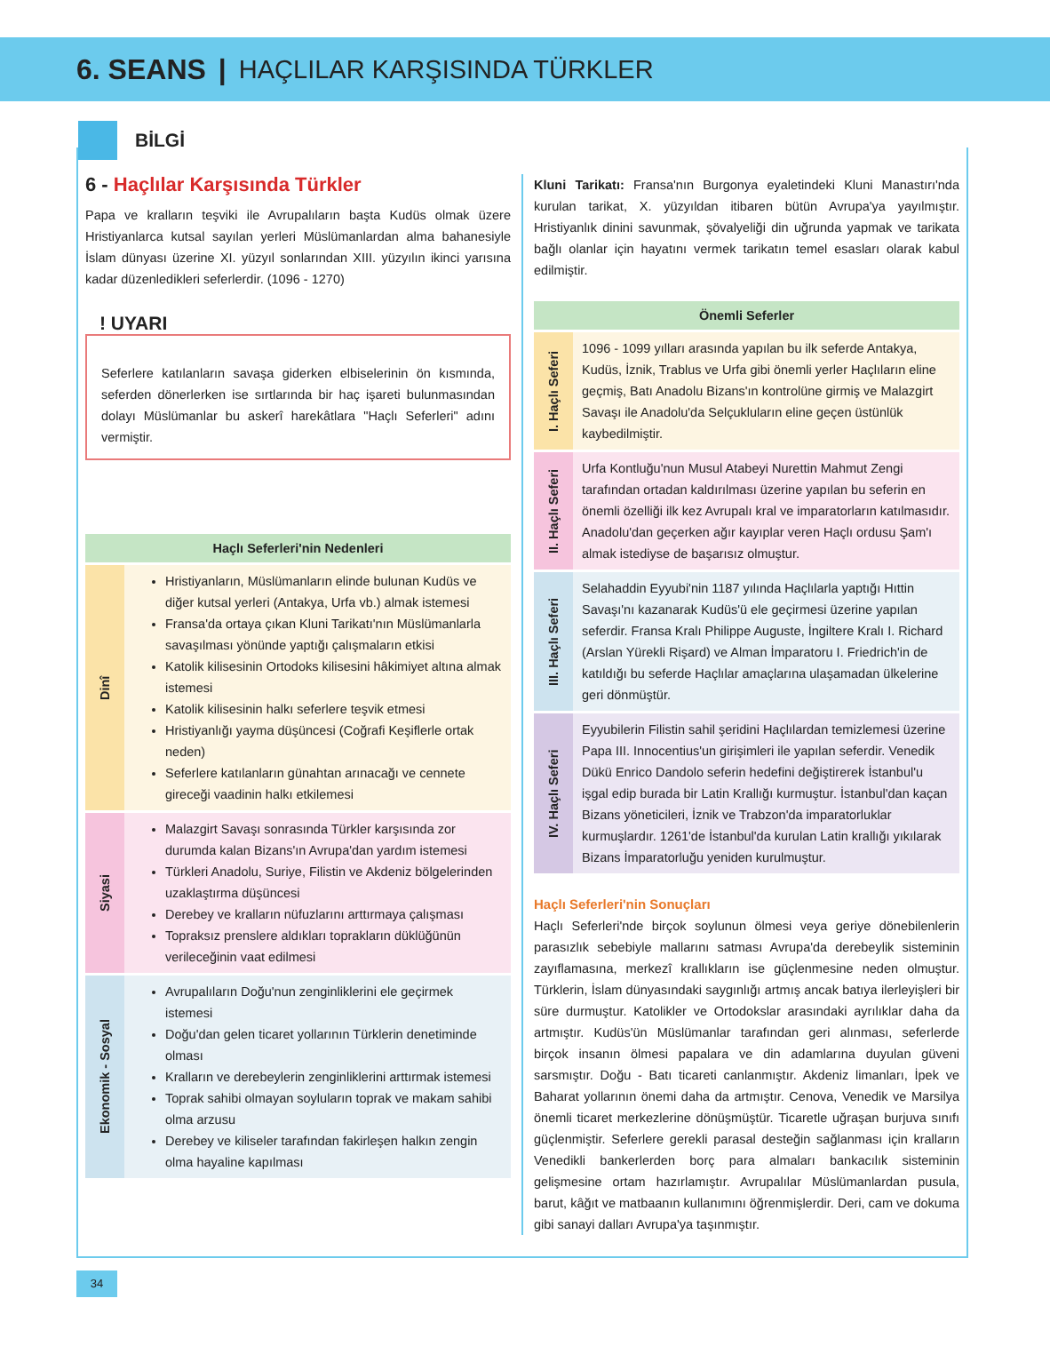6. SEANS | HAÇLILAR KARŞISINDA TÜRKLER
BİLGİ
6 - Haçlılar Karşısında Türkler
Papa ve kralların teşviki ile Avrupalıların başta Kudüs olmak üzere Hristiyanlarca kutsal sayılan yerleri Müslümanlardan alma bahanesiyle İslam dünyası üzerine XI. yüzyıl sonlarından XIII. yüzyılın ikinci yarısına kadar düzenledikleri seferlerdir. (1096 - 1270)
! UYARI
Seferlere katılanların savaşa giderken elbiselerinin ön kısmında, seferden dönerlerken ise sırtlarında bir haç işareti bulunmasından dolayı Müslümanlar bu askerî harekâtlara "Haçlı Seferleri" adını vermiştir.
| Haçlı Seferleri'nin Nedenleri | |
| --- | --- |
| Dinî | Hristiyanların, Müslümanların elinde bulunan Kudüs ve diğer kutsal yerleri (Antakya, Urfa vb.) almak istemesi Fransa'da ortaya çıkan Kluni Tarikatı'nın Müslümanlarla savaşılması yönünde yaptığı çalışmaların etkisi Katolik kilisesinin Ortodoks kilisesini hâkimiyet altına almak istemesi Katolik kilisesinin halkı seferlere teşvik etmesi Hristiyanlığı yayma düşüncesi (Coğrafi Keşiflerle ortak neden) Seferlere katılanların günahtan arınacağı ve cennete gireceği vaadinin halkı etkilemesi |
| Siyasi | Malazgirt Savaşı sonrasında Türkler karşısında zor durumda kalan Bizans'ın Avrupa'dan yardım istemesi Türkleri Anadolu, Suriye, Filistin ve Akdeniz bölgelerinden uzaklaştırma düşüncesi Derebey ve kralların nüfuzlarını arttırmaya çalışması Topraksız prenslere aldıkları toprakların düklüğünün verileceğinin vaat edilmesi |
| Ekonomik - Sosyal | Avrupalıların Doğu'nun zenginliklerini ele geçirmek istemesi Doğu'dan gelen ticaret yollarının Türklerin denetiminde olması Kralların ve derebeylerin zenginliklerini arttırmak istemesi Toprak sahibi olmayan soyluların toprak ve makam sahibi olma arzusu Derebey ve kiliseler tarafından fakirleşen halkın zengin olma hayaline kapılması |
Kluni Tarikatı: Fransa'nın Burgonya eyaletindeki Kluni Manastırı'nda kurulan tarikat, X. yüzyıldan itibaren bütün Avrupa'ya yayılmıştır. Hristiyanlık dinini savunmak, şövalyeliği din uğrunda yapmak ve tarikata bağlı olanlar için hayatını vermek tarikatın temel esasları olarak kabul edilmiştir.
| Önemli Seferler | |
| --- | --- |
| I. Haçlı Seferi | 1096 - 1099 yılları arasında yapılan bu ilk seferde Antakya, Kudüs, İznik, Trablus ve Urfa gibi önemli yerler Haçlıların eline geçmiş, Batı Anadolu Bizans'ın kontrolüne girmiş ve Malazgirt Savaşı ile Anadolu'da Selçukluların eline geçen üstünlük kaybedilmiştir. |
| II. Haçlı Seferi | Urfa Kontluğu'nun Musul Atabeyi Nurettin Mahmut Zengi tarafından ortadan kaldırılması üzerine yapılan bu seferin en önemli özelliği ilk kez Avrupalı kral ve imparatorların katılmasıdır. Anadolu'dan geçerken ağır kayıplar veren Haçlı ordusu Şam'ı almak istediyse de başarısız olmuştur. |
| III. Haçlı Seferi | Selahaddin Eyyubi'nin 1187 yılında Haçlılarla yaptığı Hıttin Savaşı'nı kazanarak Kudüs'ü ele geçirmesi üzerine yapılan seferdir. Fransa Kralı Philippe Auguste, İngiltere Kralı I. Richard (Arslan Yürekli Rişard) ve Alman İmparatoru I. Friedrich'in de katıldığı bu seferde Haçlılar amaçlarına ulaşamadan ülkelerine geri dönmüştür. |
| IV. Haçlı Seferi | Eyyubilerin Filistin sahil şeridini Haçlılardan temizlemesi üzerine Papa III. Innocentius'un girişimleri ile yapılan seferdir. Venedik Dükü Enrico Dandolo seferin hedefini değiştirerek İstanbul'u işgal edip burada bir Latin Krallığı kurmuştur. İstanbul'dan kaçan Bizans yöneticileri, İznik ve Trabzon'da imparatorluklar kurmuşlardır. 1261'de İstanbul'da kurulan Latin krallığı yıkılarak Bizans İmparatorluğu yeniden kurulmuştur. |
Haçlı Seferleri'nin Sonuçları
Haçlı Seferleri'nde birçok soylunun ölmesi veya geriye dönebilenlerin parasızlık sebebiyle mallarını satması Avrupa'da derebeylik sisteminin zayıflamasına, merkezî krallıkların ise güçlenmesine neden olmuştur. Türklerin, İslam dünyasındaki saygınlığı artmış ancak batıya ilerleyişleri bir süre durmuştur. Katolikler ve Ortodokslar arasındaki ayrılıklar daha da artmıştır. Kudüs'ün Müslümanlar tarafından geri alınması, seferlerde birçok insanın ölmesi papalara ve din adamlarına duyulan güveni sarsmıştır. Doğu - Batı ticareti canlanmıştır. Akdeniz limanları, İpek ve Baharat yollarının önemi daha da artmıştır. Cenova, Venedik ve Marsilya önemli ticaret merkezlerine dönüşmüştür. Ticaretle uğraşan burjuva sınıfı güçlenmiştir. Seferlere gerekli parasal desteğin sağlanması için kralların Venedikli bankerlerden borç para almaları bankacılık sisteminin gelişmesine ortam hazırlamıştır. Avrupalılar Müslümanlardan pusula, barut, kâğıt ve matbaanın kullanımını öğrenmişlerdir. Deri, cam ve dokuma gibi sanayi dalları Avrupa'ya taşınmıştır.
34